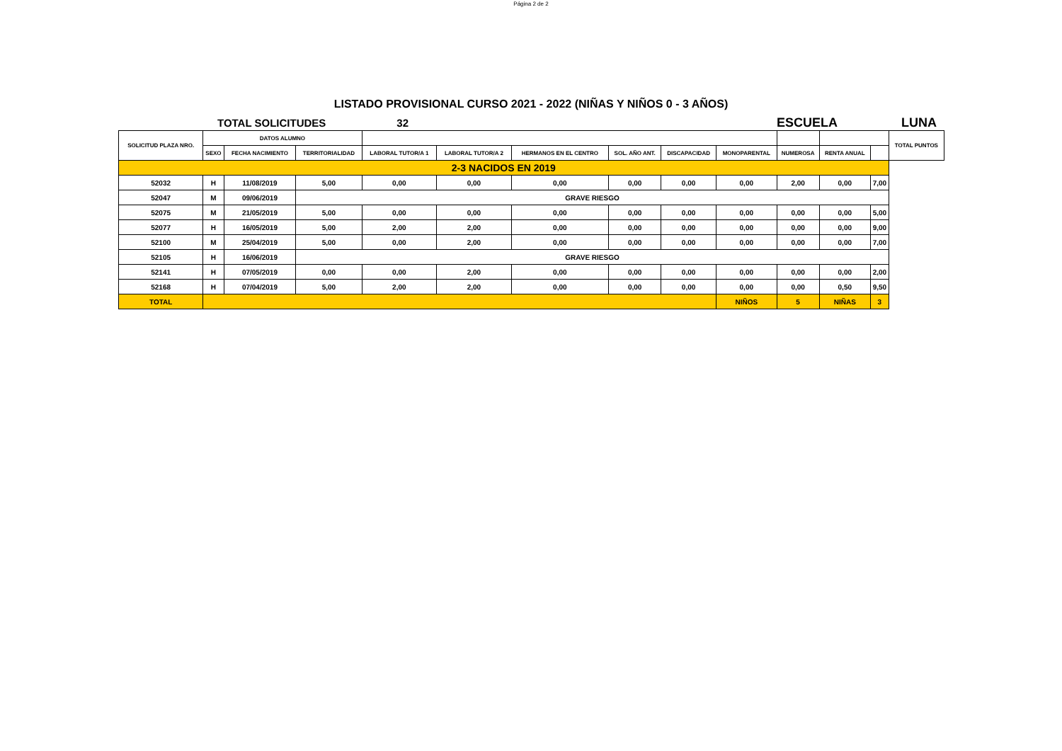Página 2 de 2
LISTADO PROVISIONAL CURSO 2021 - 2022 (NIÑAS Y NIÑOS 0 - 3 AÑOS)
TOTAL SOLICITUDES 32 ESCUELA LUNA
| SOLICITUD PLAZA NRO. | DATOS ALUMNO | | | | | | | | | | | | TOTAL PUNTOS |
| --- | --- | --- | --- | --- | --- | --- | --- | --- | --- | --- | --- | --- | --- |
| | SEXO | FECHA NACIMIENTO | TERRITORIALIDAD | LABORAL TUTOR/A 1 | LABORAL TUTOR/A 2 | HERMANOS EN EL CENTRO | SOL. AÑO ANT. | DISCAPACIDAD | MONOPARENTAL | NUMEROSA | RENTA ANUAL | | |
| 2-3 NACIDOS EN 2019 | | | | | | | | | | | | | |
| 52032 | H | 11/08/2019 | 5,00 | 0,00 | 0,00 | 0,00 | 0,00 | 0,00 | 0,00 | 2,00 | 0,00 | 7,00 | |
| 52047 | M | 09/06/2019 | GRAVE RIESGO | | | | | | | | | | |
| 52075 | M | 21/05/2019 | 5,00 | 0,00 | 0,00 | 0,00 | 0,00 | 0,00 | 0,00 | 0,00 | 0,00 | 5,00 | |
| 52077 | H | 16/05/2019 | 5,00 | 2,00 | 2,00 | 0,00 | 0,00 | 0,00 | 0,00 | 0,00 | 0,00 | 9,00 | |
| 52100 | M | 25/04/2019 | 5,00 | 0,00 | 2,00 | 0,00 | 0,00 | 0,00 | 0,00 | 0,00 | 0,00 | 7,00 | |
| 52105 | H | 16/06/2019 | GRAVE RIESGO | | | | | | | | | | |
| 52141 | H | 07/05/2019 | 0,00 | 0,00 | 2,00 | 0,00 | 0,00 | 0,00 | 0,00 | 0,00 | 0,00 | 2,00 | |
| 52168 | H | 07/04/2019 | 5,00 | 2,00 | 2,00 | 0,00 | 0,00 | 0,00 | 0,00 | 0,00 | 0,50 | 9,50 | |
| TOTAL | | | | | | | | | NIÑOS | 5 | NIÑAS | 3 | |